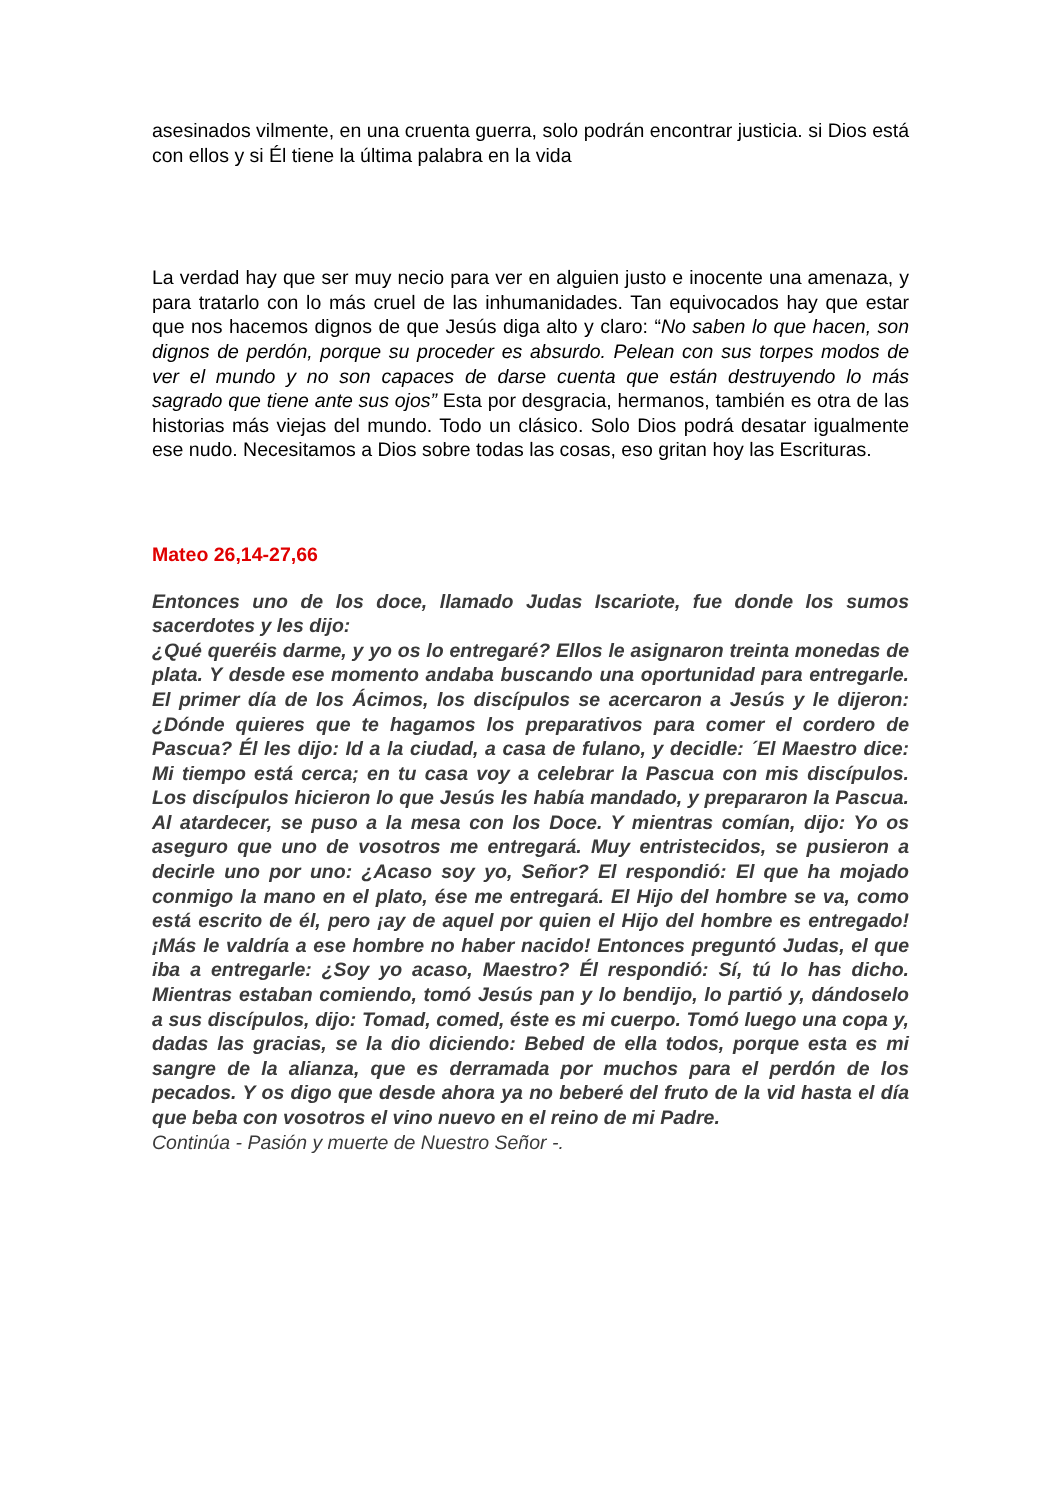asesinados vilmente, en una cruenta guerra, solo podrán encontrar justicia. si Dios está con ellos y si Él tiene la última palabra en la vida
La verdad hay que ser muy necio para ver en alguien justo e inocente una amenaza, y para tratarlo con lo más cruel de las inhumanidades. Tan equivocados hay que estar que nos hacemos dignos de que Jesús diga alto y claro: “No saben lo que hacen, son dignos de perdón, porque su proceder es absurdo. Pelean con sus torpes modos de ver el mundo y no son capaces de darse cuenta que están destruyendo lo más sagrado que tiene ante sus ojos” Esta por desgracia, hermanos, también es otra de las historias más viejas del mundo. Todo un clásico. Solo Dios podrá desatar igualmente ese nudo. Necesitamos a Dios sobre todas las cosas, eso gritan hoy las Escrituras.
Mateo 26,14-27,66
Entonces uno de los doce, llamado Judas Iscariote, fue donde los sumos sacerdotes y les dijo:
¿Qué queréis darme, y yo os lo entregaré? Ellos le asignaron treinta monedas de plata. Y desde ese momento andaba buscando una oportunidad para entregarle. El primer día de los Ácimos, los discípulos se acercaron a Jesús y le dijeron: ¿Dónde quieres que te hagamos los preparativos para comer el cordero de Pascua? Él les dijo: Id a la ciudad, a casa de fulano, y decidle: ´El Maestro dice: Mi tiempo está cerca; en tu casa voy a celebrar la Pascua con mis discípulos. Los discípulos hicieron lo que Jesús les había mandado, y prepararon la Pascua. Al atardecer, se puso a la mesa con los Doce. Y mientras comían, dijo: Yo os aseguro que uno de vosotros me entregará. Muy entristecidos, se pusieron a decirle uno por uno: ¿Acaso soy yo, Señor? El respondió: El que ha mojado conmigo la mano en el plato, ése me entregará. El Hijo del hombre se va, como está escrito de él, pero ¡ay de aquel por quien el Hijo del hombre es entregado! ¡Más le valdría a ese hombre no haber nacido! Entonces preguntó Judas, el que iba a entregarle: ¿Soy yo acaso, Maestro? Él respondió: Sí, tú lo has dicho. Mientras estaban comiendo, tomó Jesús pan y lo bendijo, lo partió y, dándoselo a sus discípulos, dijo: Tomad, comed, éste es mi cuerpo. Tomó luego una copa y, dadas las gracias, se la dio diciendo: Bebed de ella todos, porque esta es mi sangre de la alianza, que es derramada por muchos para el perdón de los pecados. Y os digo que desde ahora ya no beberé del fruto de la vid hasta el día que beba con vosotros el vino nuevo en el reino de mi Padre.
Continúa - Pasión y muerte de Nuestro Señor -.